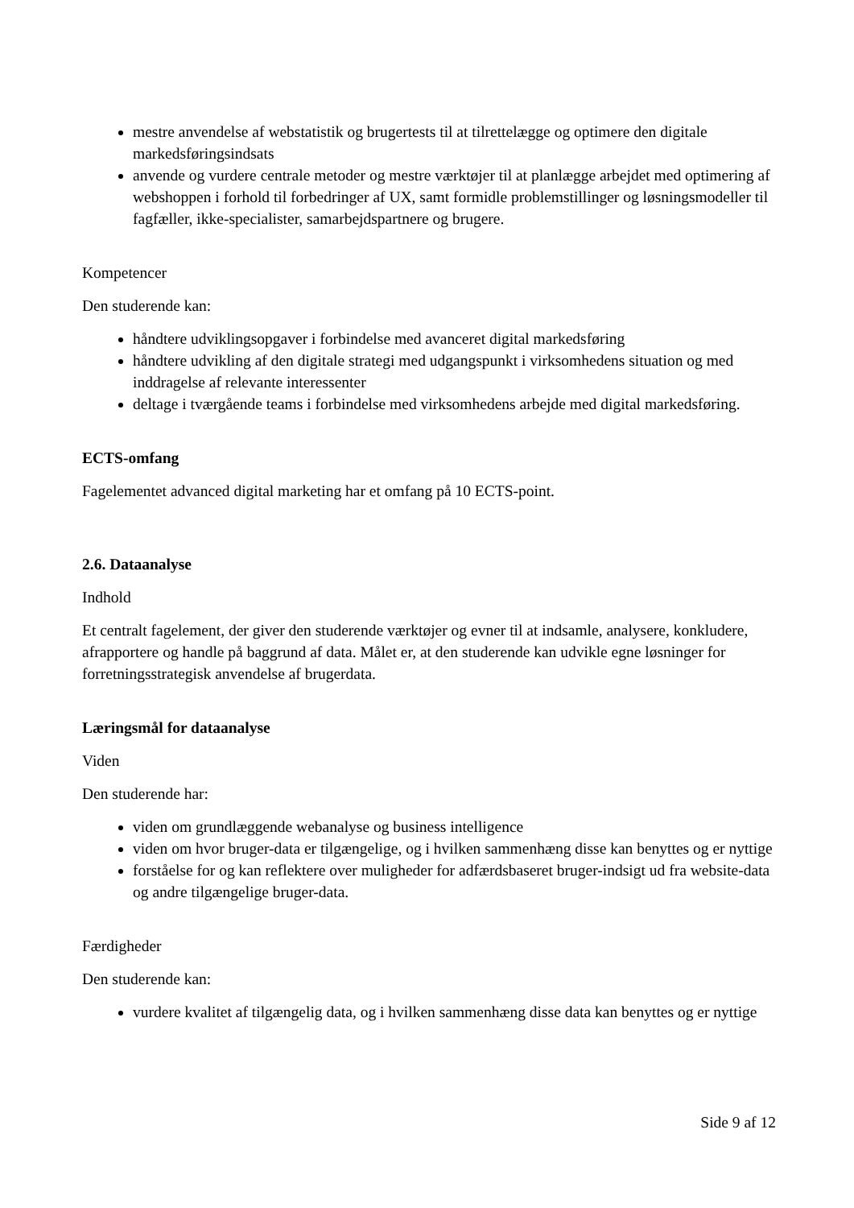mestre anvendelse af webstatistik og brugertests til at tilrettelægge og optimere den digitale markedsføringsindsats
anvende og vurdere centrale metoder og mestre værktøjer til at planlægge arbejdet med optimering af webshoppen i forhold til forbedringer af UX, samt formidle problemstillinger og løsningsmodeller til fagfæller, ikke-specialister, samarbejdspartnere og brugere.
Kompetencer
Den studerende kan:
håndtere udviklingsopgaver i forbindelse med avanceret digital markedsføring
håndtere udvikling af den digitale strategi med udgangspunkt i virksomhedens situation og med inddragelse af relevante interessenter
deltage i tværgående teams i forbindelse med virksomhedens arbejde med digital markedsføring.
ECTS-omfang
Fagelementet advanced digital marketing har et omfang på 10 ECTS-point.
2.6. Dataanalyse
Indhold
Et centralt fagelement, der giver den studerende værktøjer og evner til at indsamle, analysere, konkludere, afrapportere og handle på baggrund af data. Målet er, at den studerende kan udvikle egne løsninger for forretningsstrategisk anvendelse af brugerdata.
Læringsmål for dataanalyse
Viden
Den studerende har:
viden om grundlæggende webanalyse og business intelligence
viden om hvor bruger-data er tilgængelige, og i hvilken sammenhæng disse kan benyttes og er nyttige
forståelse for og kan reflektere over muligheder for adfærdsbaseret bruger-indsigt ud fra website-data og andre tilgængelige bruger-data.
Færdigheder
Den studerende kan:
vurdere kvalitet af tilgængelig data, og i hvilken sammenhæng disse data kan benyttes og er nyttige
Side 9 af 12